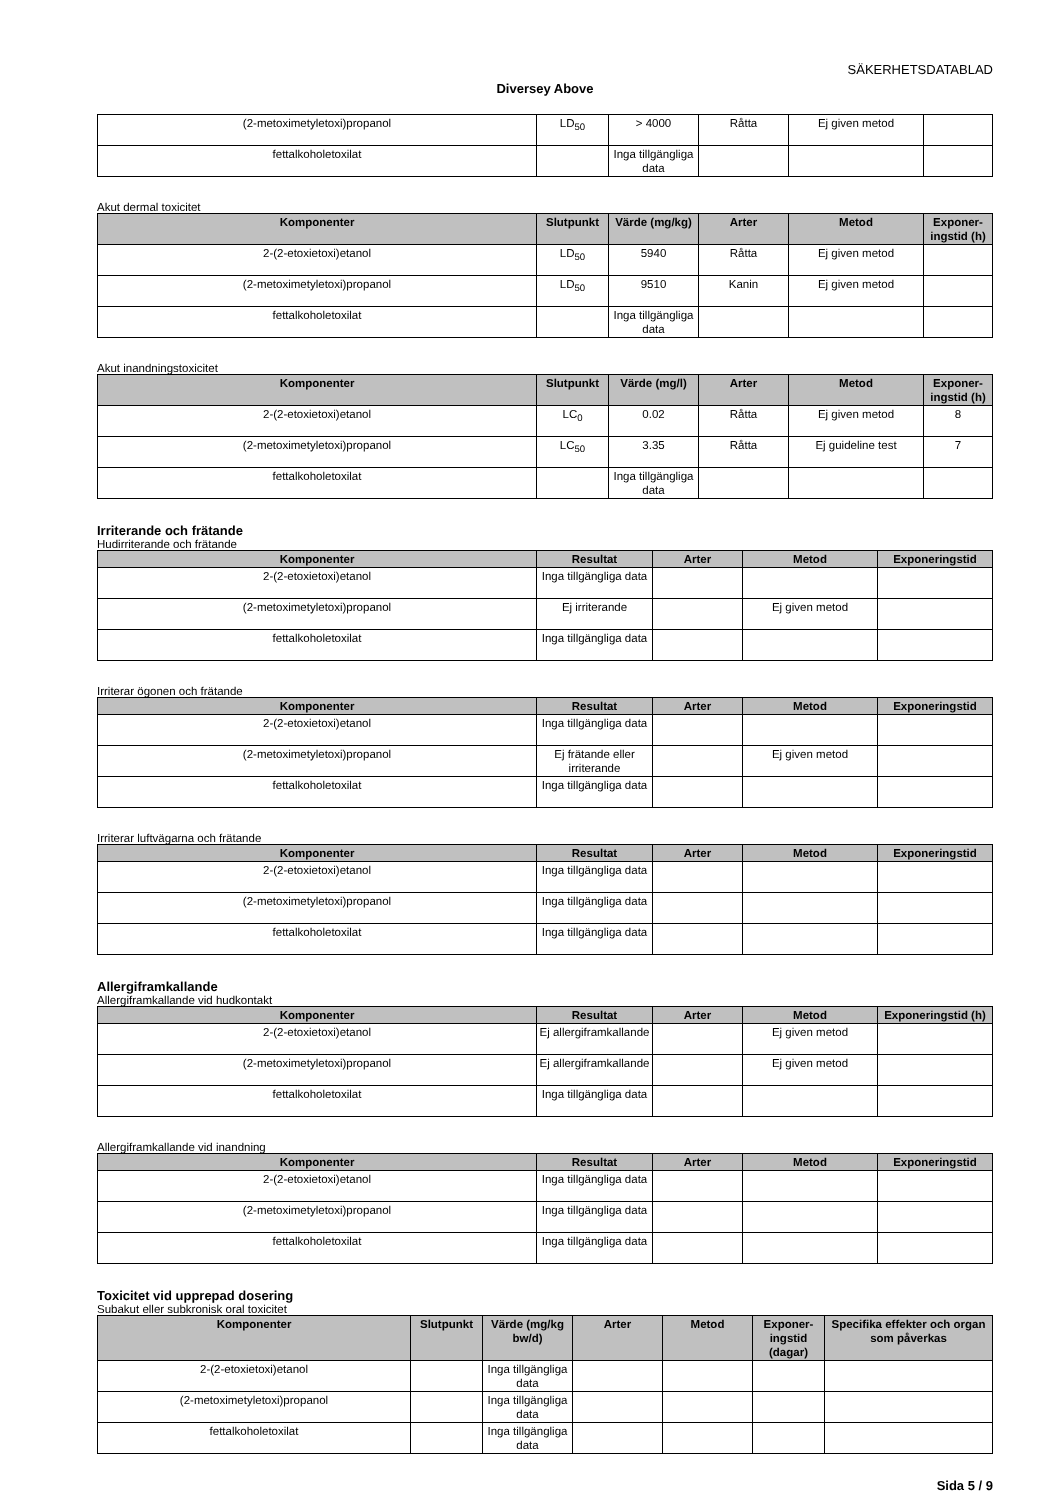SÄKERHETSDATABLAD
Diversey Above
| (2-metoximetyletoxi)propanol | LD<sub>50</sub> | > 4000 | Råtta | Ej given metod | |
| fettalkoholetoxilat | | Inga tillgängliga data | | | |
Akut dermal toxicitet
| Komponenter | Slutpunkt | Värde (mg/kg) | Arter | Metod | Exponer-ingstid (h) |
| --- | --- | --- | --- | --- | --- |
| 2-(2-etoxietoxi)etanol | LD<sub>50</sub> | 5940 | Råtta | Ej given metod | |
| (2-metoximetyletoxi)propanol | LD<sub>50</sub> | 9510 | Kanin | Ej given metod | |
| fettalkoholetoxilat | | Inga tillgängliga data | | | |
Akut inandningstoxicitet
| Komponenter | Slutpunkt | Värde (mg/l) | Arter | Metod | Exponer-ingstid (h) |
| --- | --- | --- | --- | --- | --- |
| 2-(2-etoxietoxi)etanol | LC<sub>0</sub> | 0.02 | Råtta | Ej given metod | 8 |
| (2-metoximetyletoxi)propanol | LC<sub>50</sub> | 3.35 | Råtta | Ej guideline test | 7 |
| fettalkoholetoxilat | | Inga tillgängliga data | | | |
Irriterande och frätande
Hudirriterande och frätande
| Komponenter | Resultat | Arter | Metod | Exponeringstid |
| --- | --- | --- | --- | --- |
| 2-(2-etoxietoxi)etanol | Inga tillgängliga data | | | |
| (2-metoximetyletoxi)propanol | Ej irriterande | | Ej given metod | |
| fettalkoholetoxilat | Inga tillgängliga data | | | |
Irriterar ögonen och frätande
| Komponenter | Resultat | Arter | Metod | Exponeringstid |
| --- | --- | --- | --- | --- |
| 2-(2-etoxietoxi)etanol | Inga tillgängliga data | | | |
| (2-metoximetyletoxi)propanol | Ej frätande eller irriterande | | Ej given metod | |
| fettalkoholetoxilat | Inga tillgängliga data | | | |
Irriterar luftvägarna och frätande
| Komponenter | Resultat | Arter | Metod | Exponeringstid |
| --- | --- | --- | --- | --- |
| 2-(2-etoxietoxi)etanol | Inga tillgängliga data | | | |
| (2-metoximetyletoxi)propanol | Inga tillgängliga data | | | |
| fettalkoholetoxilat | Inga tillgängliga data | | | |
Allergiframkallande
Allergiframkallande vid hudkontakt
| Komponenter | Resultat | Arter | Metod | Exponeringstid (h) |
| --- | --- | --- | --- | --- |
| 2-(2-etoxietoxi)etanol | Ej allergiframkallande | | Ej given metod | |
| (2-metoximetyletoxi)propanol | Ej allergiframkallande | | Ej given metod | |
| fettalkoholetoxilat | Inga tillgängliga data | | | |
Allergiframkallande vid inandning
| Komponenter | Resultat | Arter | Metod | Exponeringstid |
| --- | --- | --- | --- | --- |
| 2-(2-etoxietoxi)etanol | Inga tillgängliga data | | | |
| (2-metoximetyletoxi)propanol | Inga tillgängliga data | | | |
| fettalkoholetoxilat | Inga tillgängliga data | | | |
Toxicitet vid upprepad dosering
Subakut eller subkronisk oral toxicitet
| Komponenter | Slutpunkt | Värde (mg/kg bw/d) | Arter | Metod | Exponer-ingstid (dagar) | Specifika effekter och organ som påverkas |
| --- | --- | --- | --- | --- | --- | --- |
| 2-(2-etoxietoxi)etanol | | Inga tillgängliga data | | | | |
| (2-metoximetyletoxi)propanol | | Inga tillgängliga data | | | | |
| fettalkoholetoxilat | | Inga tillgängliga data | | | | |
Sida 5 / 9